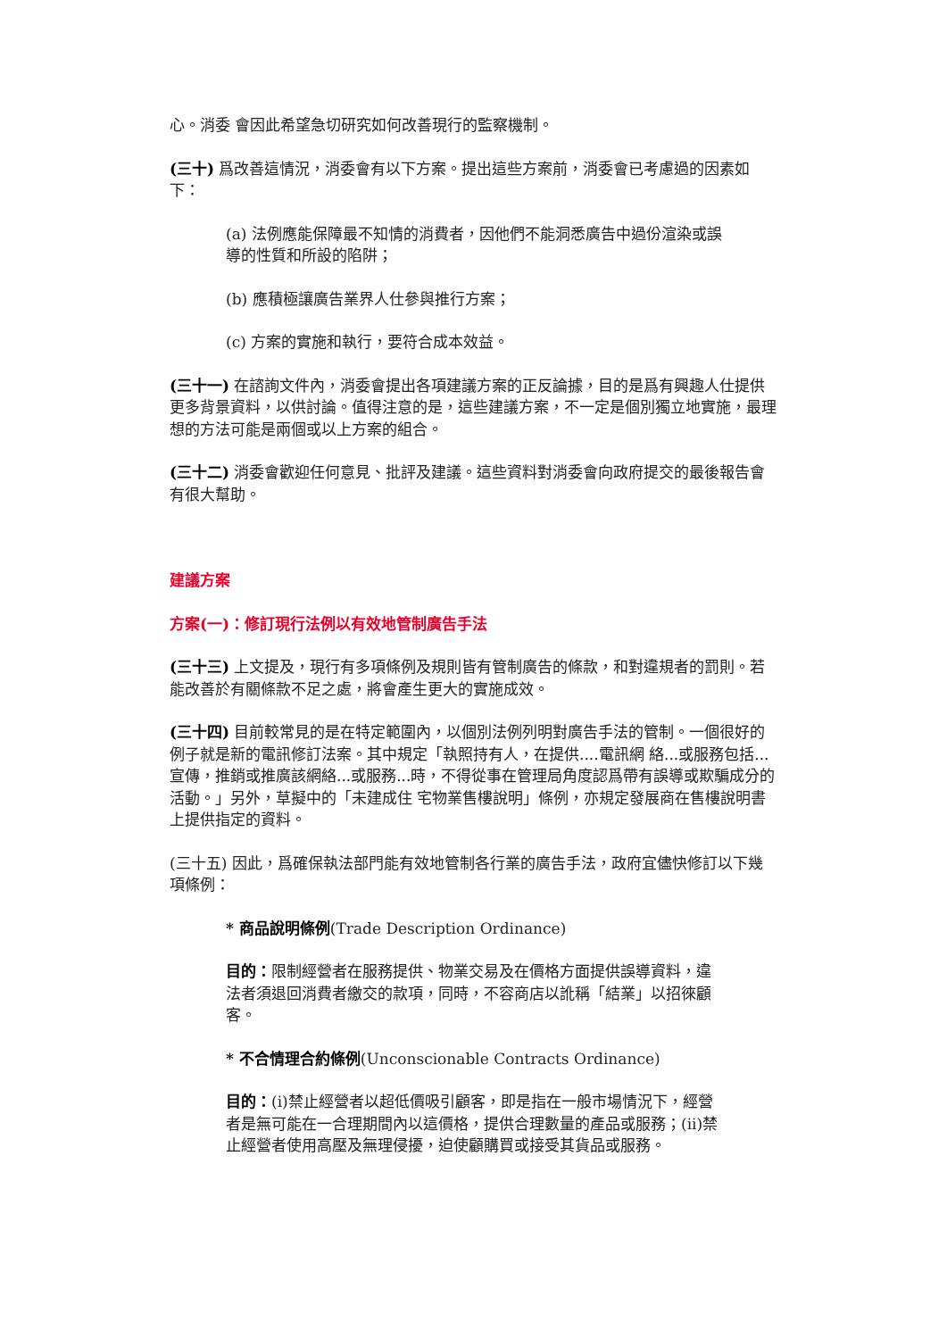心。消委 會因此希望急切研究如何改善現行的監察機制。
(三十) 爲改善這情況，消委會有以下方案。提出這些方案前，消委會已考慮過的因素如下：
(a) 法例應能保障最不知情的消費者，因他們不能洞悉廣告中過份渲染或誤導的性質和所設的陷阱；
(b) 應積極讓廣告業界人仕參與推行方案；
(c) 方案的實施和執行，要符合成本效益。
(三十一) 在諮詢文件內，消委會提出各項建議方案的正反論據，目的是爲有興趣人仕提供更多背景資料，以供討論。值得注意的是，這些建議方案，不一定是個別獨立地實施，最理想的方法可能是兩個或以上方案的組合。
(三十二) 消委會歡迎任何意見、批評及建議。這些資料對消委會向政府提交的最後報告會有很大幫助。
建議方案
方案(一)：修訂現行法例以有效地管制廣告手法
(三十三) 上文提及，現行有多項條例及規則皆有管制廣告的條款，和對違規者的罰則。若能改善於有關條款不足之處，將會產生更大的實施成效。
(三十四) 目前較常見的是在特定範圍內，以個別法例列明對廣告手法的管制。一個很好的例子就是新的電訊修訂法案。其中規定「執照持有人，在提供....電訊網 絡...或服務包括...宣傳，推銷或推廣該網絡...或服務...時，不得從事在管理局角度認爲帶有誤導或欺騙成分的活動。」另外，草擬中的「未建成住 宅物業售樓說明」條例，亦規定發展商在售樓說明書上提供指定的資料。
(三十五) 因此，爲確保執法部門能有效地管制各行業的廣告手法，政府宜儘快修訂以下幾項條例：
* 商品說明條例(Trade Description Ordinance)
目的：限制經營者在服務提供、物業交易及在價格方面提供誤導資料，違法者須退回消費者繳交的款項，同時，不容商店以訛稱「結業」以招徠顧客。
* 不合情理合約條例(Unconscionable Contracts Ordinance)
目的：(i)禁止經營者以超低價吸引顧客，即是指在一般市場情況下，經營者是無可能在一合理期間內以這價格，提供合理數量的產品或服務；(ii)禁止經營者使用高壓及無理侵擾，迫使顧購買或接受其貨品或服務。